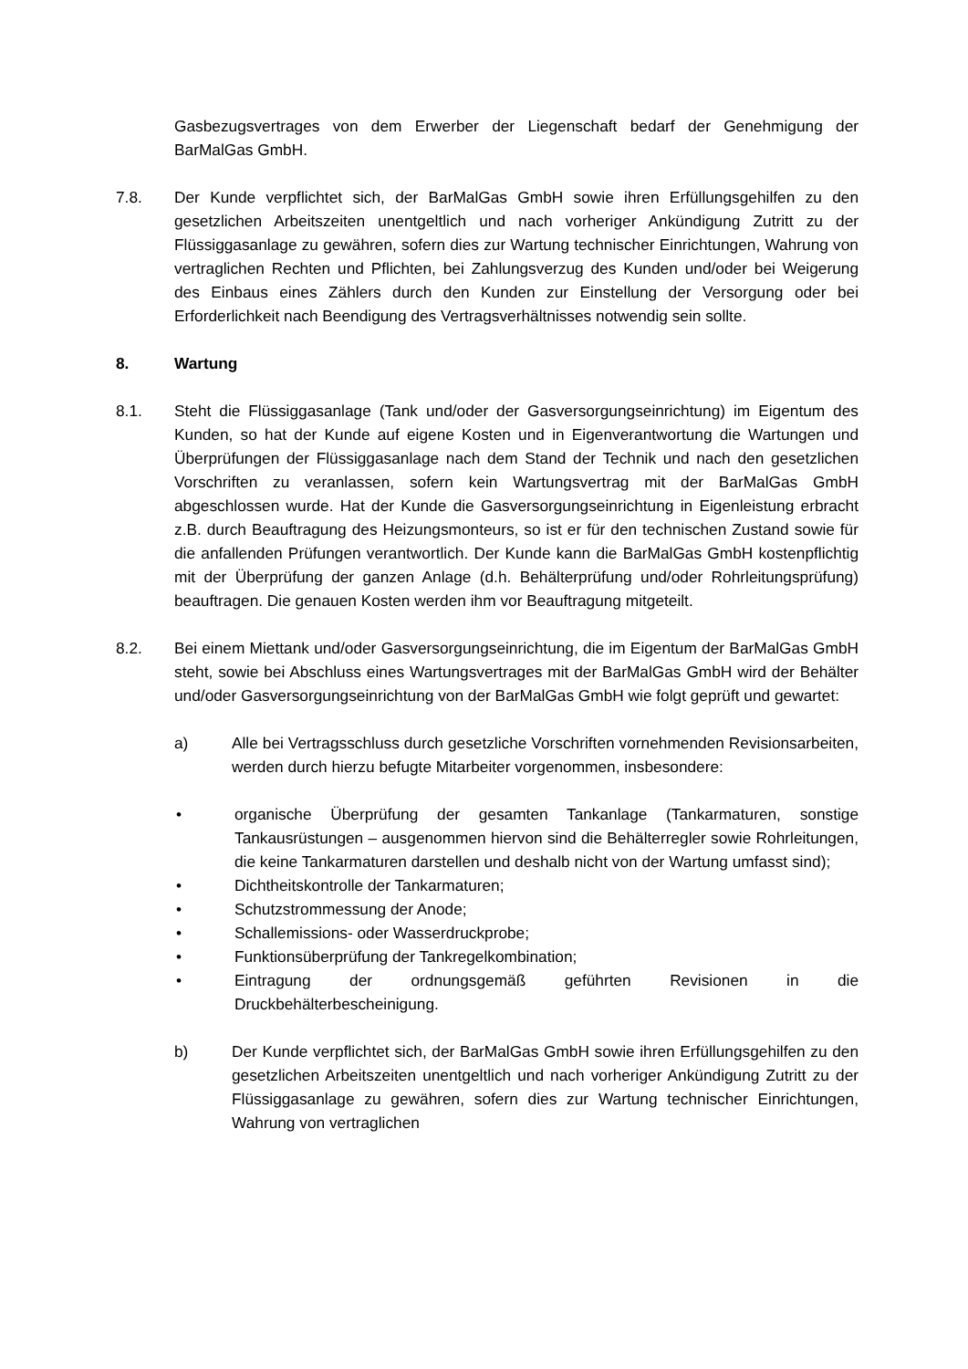Gasbezugsvertrages von dem Erwerber der Liegenschaft bedarf der Genehmigung der BarMalGas GmbH.
7.8. Der Kunde verpflichtet sich, der BarMalGas GmbH sowie ihren Erfüllungsgehilfen zu den gesetzlichen Arbeitszeiten unentgeltlich und nach vorheriger Ankündigung Zutritt zu der Flüssiggasanlage zu gewähren, sofern dies zur Wartung technischer Einrichtungen, Wahrung von vertraglichen Rechten und Pflichten, bei Zahlungsverzug des Kunden und/oder bei Weigerung des Einbaus eines Zählers durch den Kunden zur Einstellung der Versorgung oder bei Erforderlichkeit nach Beendigung des Vertragsverhältnisses notwendig sein sollte.
8. Wartung
8.1. Steht die Flüssiggasanlage (Tank und/oder der Gasversorgungseinrichtung) im Eigentum des Kunden, so hat der Kunde auf eigene Kosten und in Eigenverantwortung die Wartungen und Überprüfungen der Flüssiggasanlage nach dem Stand der Technik und nach den gesetzlichen Vorschriften zu veranlassen, sofern kein Wartungsvertrag mit der BarMalGas GmbH abgeschlossen wurde. Hat der Kunde die Gasversorgungseinrichtung in Eigenleistung erbracht z.B. durch Beauftragung des Heizungsmonteurs, so ist er für den technischen Zustand sowie für die anfallenden Prüfungen verantwortlich. Der Kunde kann die BarMalGas GmbH kostenpflichtig mit der Überprüfung der ganzen Anlage (d.h. Behälterprüfung und/oder Rohrleitungsprüfung) beauftragen. Die genauen Kosten werden ihm vor Beauftragung mitgeteilt.
8.2. Bei einem Miettank und/oder Gasversorgungseinrichtung, die im Eigentum der BarMalGas GmbH steht, sowie bei Abschluss eines Wartungsvertrages mit der BarMalGas GmbH wird der Behälter und/oder Gasversorgungseinrichtung von der BarMalGas GmbH wie folgt geprüft und gewartet:
a) Alle bei Vertragsschluss durch gesetzliche Vorschriften vornehmenden Revisionsarbeiten, werden durch hierzu befugte Mitarbeiter vorgenommen, insbesondere:
• organische Überprüfung der gesamten Tankanlage (Tankarmaturen, sonstige Tankausrüstungen – ausgenommen hiervon sind die Behälterregler sowie Rohrleitungen, die keine Tankarmaturen darstellen und deshalb nicht von der Wartung umfasst sind);
• Dichtheitskontrolle der Tankarmaturen;
• Schutzstrommessung der Anode;
• Schallemissions- oder Wasserdruckprobe;
• Funktionsüberprüfung der Tankregelkombination;
• Eintragung der ordnungsgemäß geführten Revisionen in die Druckbehälterbescheinigung.
b) Der Kunde verpflichtet sich, der BarMalGas GmbH sowie ihren Erfüllungsgehilfen zu den gesetzlichen Arbeitszeiten unentgeltlich und nach vorheriger Ankündigung Zutritt zu der Flüssiggasanlage zu gewähren, sofern dies zur Wartung technischer Einrichtungen, Wahrung von vertraglichen